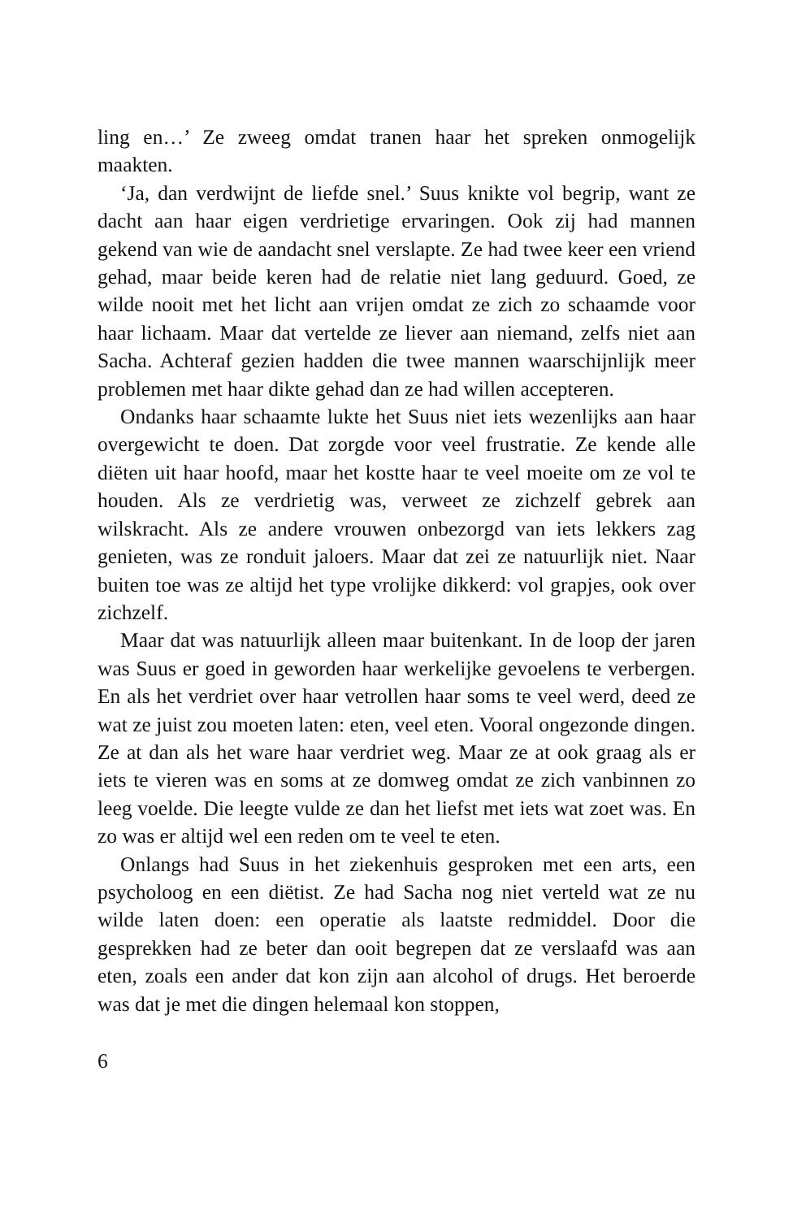ling en…’ Ze zweeg omdat tranen haar het spreken onmogelijk maakten.
‘Ja, dan verdwijnt de liefde snel.’ Suus knikte vol begrip, want ze dacht aan haar eigen verdrietige ervaringen. Ook zij had mannen gekend van wie de aandacht snel verslapte. Ze had twee keer een vriend gehad, maar beide keren had de relatie niet lang geduurd. Goed, ze wilde nooit met het licht aan vrijen omdat ze zich zo schaamde voor haar lichaam. Maar dat vertelde ze liever aan niemand, zelfs niet aan Sacha. Achteraf gezien hadden die twee mannen waarschijnlijk meer problemen met haar dikte gehad dan ze had willen accepteren.
Ondanks haar schaamte lukte het Suus niet iets wezenlijks aan haar overgewicht te doen. Dat zorgde voor veel frustratie. Ze kende alle diëten uit haar hoofd, maar het kostte haar te veel moeite om ze vol te houden. Als ze verdrietig was, verweet ze zichzelf gebrek aan wilskracht. Als ze andere vrouwen onbezorgd van iets lekkers zag genieten, was ze ronduit jaloers. Maar dat zei ze natuurlijk niet. Naar buiten toe was ze altijd het type vrolijke dikkerd: vol grapjes, ook over zichzelf.
Maar dat was natuurlijk alleen maar buitenkant. In de loop der jaren was Suus er goed in geworden haar werkelijke gevoelens te verbergen. En als het verdriet over haar vetrollen haar soms te veel werd, deed ze wat ze juist zou moeten laten: eten, veel eten. Vooral ongezonde dingen. Ze at dan als het ware haar verdriet weg. Maar ze at ook graag als er iets te vieren was en soms at ze domweg omdat ze zich vanbinnen zo leeg voelde. Die leegte vulde ze dan het liefst met iets wat zoet was. En zo was er altijd wel een reden om te veel te eten.
Onlangs had Suus in het ziekenhuis gesproken met een arts, een psycholoog en een diëtist. Ze had Sacha nog niet verteld wat ze nu wilde laten doen: een operatie als laatste redmiddel. Door die gesprekken had ze beter dan ooit begrepen dat ze verslaafd was aan eten, zoals een ander dat kon zijn aan alcohol of drugs. Het beroerde was dat je met die dingen helemaal kon stoppen,
6